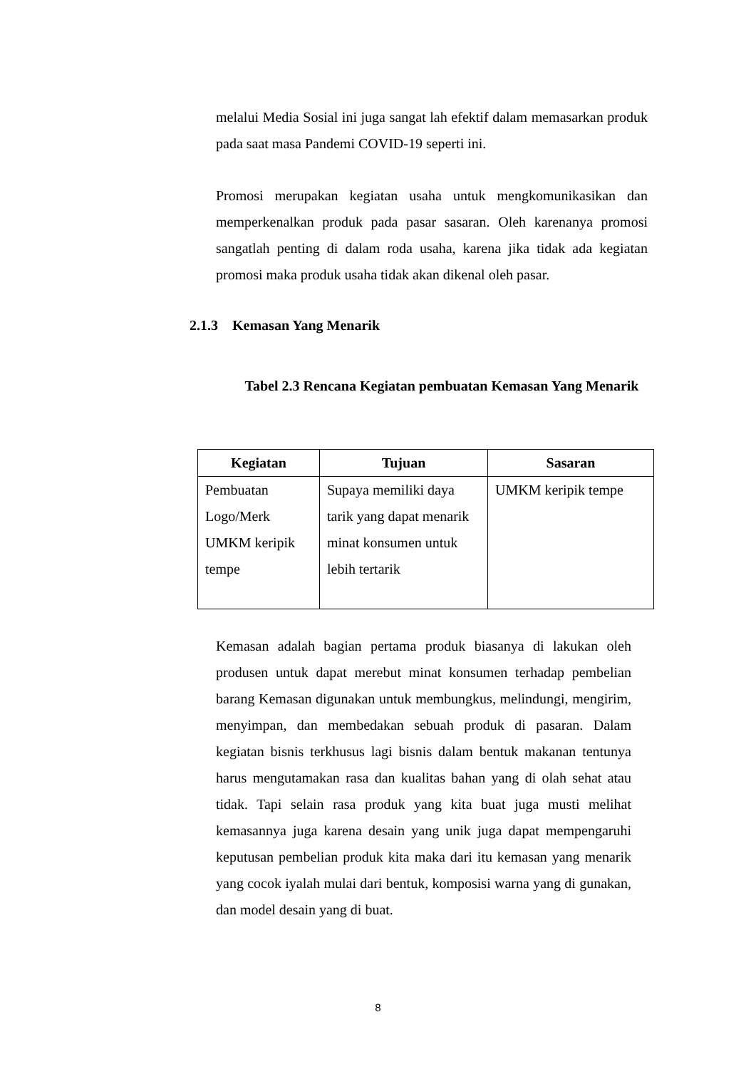melalui Media Sosial ini juga sangat lah efektif dalam memasarkan produk pada saat masa Pandemi COVID-19 seperti ini.
Promosi merupakan kegiatan usaha untuk mengkomunikasikan dan memperkenalkan produk pada pasar sasaran. Oleh karenanya promosi sangatlah penting di dalam roda usaha, karena jika tidak ada kegiatan promosi maka produk usaha tidak akan dikenal oleh pasar.
2.1.3 Kemasan Yang Menarik
Tabel 2.3 Rencana Kegiatan pembuatan Kemasan Yang Menarik
| Kegiatan | Tujuan | Sasaran |
| --- | --- | --- |
| Pembuatan Logo/Merk UMKM keripik tempe | Supaya memiliki daya tarik yang dapat menarik minat konsumen untuk lebih tertarik | UMKM keripik tempe |
Kemasan adalah bagian pertama produk biasanya di lakukan oleh produsen untuk dapat merebut minat konsumen terhadap pembelian barang Kemasan digunakan untuk membungkus, melindungi, mengirim, menyimpan, dan membedakan sebuah produk di pasaran. Dalam kegiatan bisnis terkhusus lagi bisnis dalam bentuk makanan tentunya harus mengutamakan rasa dan kualitas bahan yang di olah sehat atau tidak. Tapi selain rasa produk yang kita buat juga musti melihat kemasannya juga karena desain yang unik juga dapat mempengaruhi keputusan pembelian produk kita maka dari itu kemasan yang menarik yang cocok iyalah mulai dari bentuk, komposisi warna yang di gunakan, dan model desain yang di buat.
8